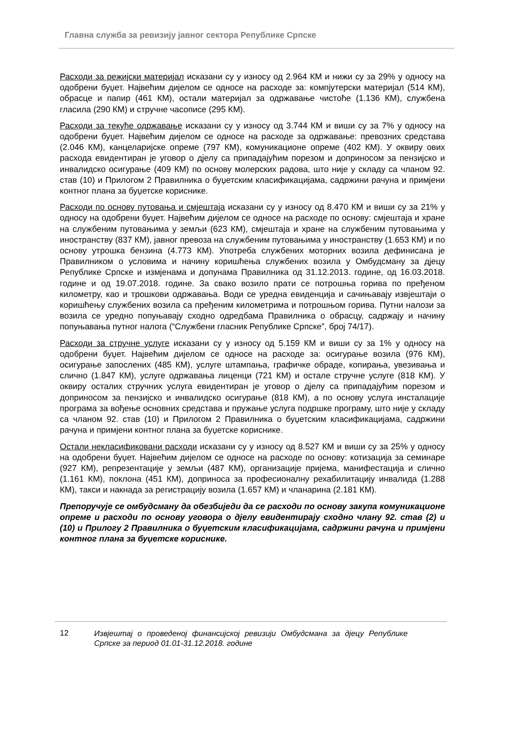Главна служба за ревизију јавног сектора Републике Српске
Расходи за режијски материјал исказани су у износу од 2.964 КМ и нижи су за 29% у односу на одобрени буџет. Највећим дијелом се односе на расходе за: компјутерски материјал (514 КМ), обрасце и папир (461 КМ), остали материјал за одржавање чистоће (1.136 КМ), службена гласила (290 КМ) и стручне часописе (295 КМ).
Расходи за текуће одржавање исказани су у износу од 3.744 КМ и виши су за 7% у односу на одобрени буџет. Највећим дијелом се односе на расходе за одржавање: превозних средстава (2.046 КМ), канцеларијске опреме (797 КМ), комуникационе опреме (402 КМ). У оквиру ових расхода евидентиран је уговор о дјелу са припадајућим порезом и доприносом за пензијско и инвалидско осигурање (409 КМ) по основу молерских радова, што није у складу са чланом 92. став (10) и Прилогом 2 Правилника о буџетским класификацијама, садржини рачуна и примјени контног плана за буџетске кориснике.
Расходи по основу путовања и смјештаја исказани су у износу од 8.470 КМ и виши су за 21% у односу на одобрени буџет. Највећим дијелом се односе на расходе по основу: смјештаја и хране на службеним путовањима у земљи (623 КМ), смјештаја и хране на службеним путовањима у иностранству (837 КМ), јавног превоза на службеним путовањима у иностранству (1.653 КМ) и по основу утрошка бензина (4.773 КМ). Употреба службених моторних возила дефинисана је Правилником о условима и начину коришћења службених возила у Омбудсману за дјецу Републике Српске и измјенама и допунама Правилника од 31.12.2013. године, од 16.03.2018. године и од 19.07.2018. године. За свако возило прати се потрошња горива по пређеном километру, као и трошкови одржавања. Води се уредна евиденција и сачињавају извјештаји о коришћењу службених возила са пређеним километрима и потрошњом горива. Путни налози за возила се уредно попуњавају сходно одредбама Правилника о обрасцу, садржају и начину попуњавања путног налога (“Службени гласник Републике Српске”, број 74/17).
Расходи за стручне услуге исказани су у износу од 5.159 КМ и виши су за 1% у односу на одобрени буџет. Највећим дијелом се односе на расходе за: осигурање возила (976 КМ), осигурање запослених (485 КМ), услуге штампања, графичке обраде, копирања, увезивања и слично (1.847 КМ), услуге одржавања лиценци (721 КМ) и остале стручне услуге (818 КМ). У оквиру осталих стручних услуга евидентиран је уговор о дјелу са припадајућим порезом и доприносом за пензијско и инвалидско осигурање (818 КМ), а по основу услуга инсталације програма за вођење основних средстава и пружање услуга подршке програму, што није у складу са чланом 92. став (10) и Прилогом 2 Правилника о буџетским класификацијама, садржини рачуна и примјени контног плана за буџетске кориснике.
Остали некласификовани расходи исказани су у износу од 8.527 КМ и виши су за 25% у односу на одобрени буџет. Највећим дијелом се односе на расходе по основу: котизација за семинаре (927 КМ), репрезентације у земљи (487 КМ), организације пријема, манифестација и слично (1.161 КМ), поклона (451 КМ), доприноса за професионалну рехабилитацију инвалида (1.288 КМ), такси и накнада за регистрацију возила (1.657 КМ) и чланарина (2.181 КМ).
Препоручује се омбудсману да обезбиједи да се расходи по основу закупа комуникационе опреме и расходи по основу уговора о дјелу евидентирају сходно члану 92. став (2) и (10) и Прилогу 2 Правилника о буџетским класификацијама, садржини рачуна и примјени контног плана за буџетске кориснике.
12
Извјештај о проведеној финансијској ревизији Омбудсмана за дјецу Републике Српске за период 01.01-31.12.2018. године